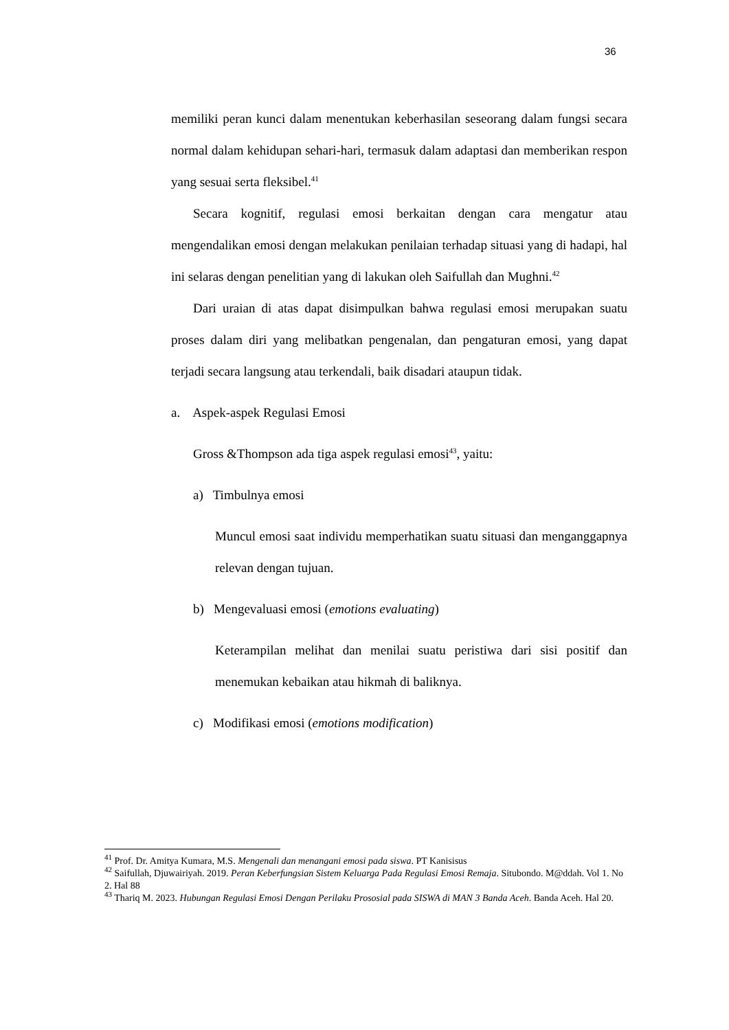36
memiliki peran kunci dalam menentukan keberhasilan seseorang dalam fungsi secara normal dalam kehidupan sehari-hari, termasuk dalam adaptasi dan memberikan respon yang sesuai serta fleksibel.<sup>41</sup>
Secara kognitif, regulasi emosi berkaitan dengan cara mengatur atau mengendalikan emosi dengan melakukan penilaian terhadap situasi yang di hadapi, hal ini selaras dengan penelitian yang di lakukan oleh Saifullah dan Mughni.<sup>42</sup>
Dari uraian di atas dapat disimpulkan bahwa regulasi emosi merupakan suatu proses dalam diri yang melibatkan pengenalan, dan pengaturan emosi, yang dapat terjadi secara langsung atau terkendali, baik disadari ataupun tidak.
a. Aspek-aspek Regulasi Emosi
Gross &Thompson ada tiga aspek regulasi emosi<sup>43</sup>, yaitu:
a) Timbulnya emosi
Muncul emosi saat individu memperhatikan suatu situasi dan menganggapnya relevan dengan tujuan.
b) Mengevaluasi emosi (emotions evaluating)
Keterampilan melihat dan menilai suatu peristiwa dari sisi positif dan menemukan kebaikan atau hikmah di baliknya.
c) Modifikasi emosi (emotions modification)
<sup>41</sup> Prof. Dr. Amitya Kumara, M.S. Mengenali dan menangani emosi pada siswa. PT Kanisisus
<sup>42</sup> Saifullah, Djuwairiyah. 2019. Peran Keberfungsian Sistem Keluarga Pada Regulasi Emosi Remaja. Situbondo. M@ddah. Vol 1. No 2. Hal 88
<sup>43</sup> Thariq M. 2023. Hubungan Regulasi Emosi Dengan Perilaku Prososial pada SISWA di MAN 3 Banda Aceh. Banda Aceh. Hal 20.